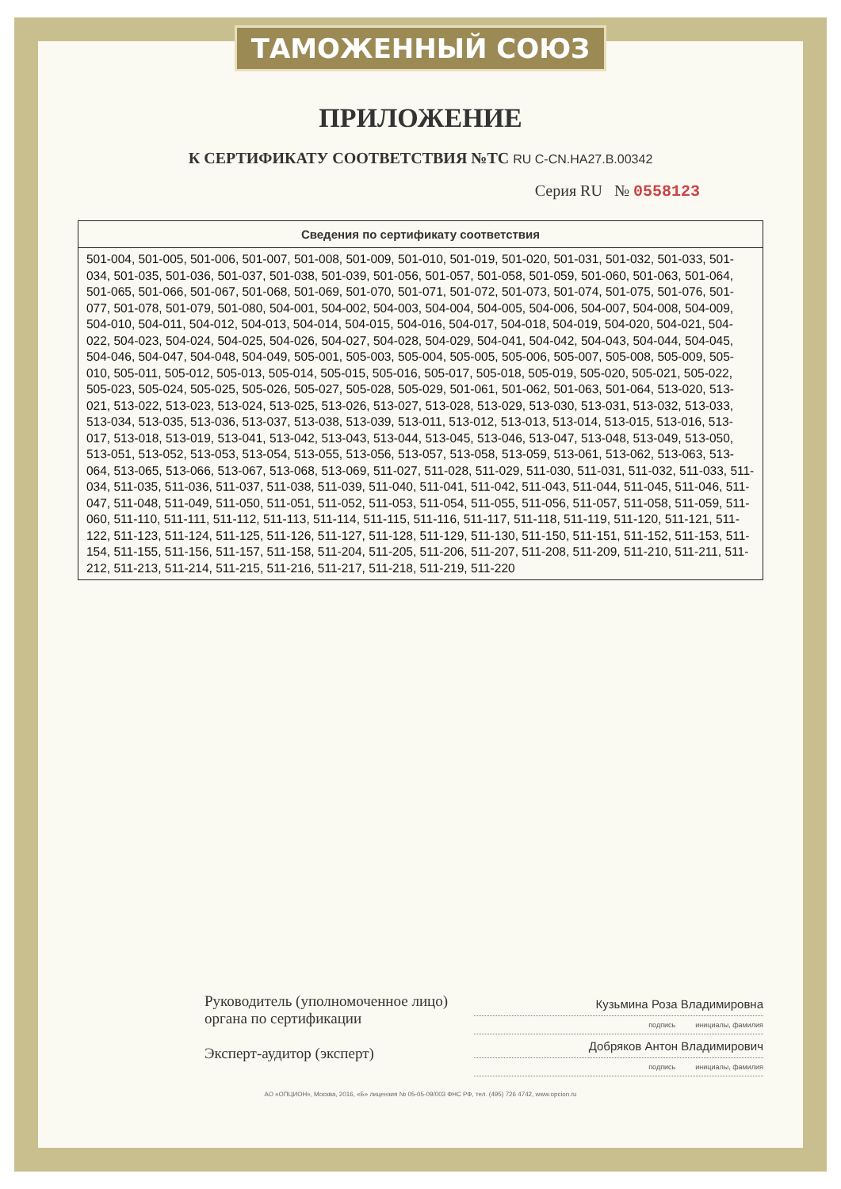ТАМОЖЕННЫЙ СОЮЗ
ПРИЛОЖЕНИЕ
К СЕРТИФИКАТУ СООТВЕТСТВИЯ №ТС RU C-CN.HA27.B.00342
Серия RU № 0558123
| Сведения по сертификату соответствия |
| --- |
| 501-004, 501-005, 501-006, 501-007, 501-008, 501-009, 501-010, 501-019, 501-020, 501-031, 501-032, 501-033, 501-034, 501-035, 501-036, 501-037, 501-038, 501-039, 501-056, 501-057, 501-058, 501-059, 501-060, 501-063, 501-064, 501-065, 501-066, 501-067, 501-068, 501-069, 501-070, 501-071, 501-072, 501-073, 501-074, 501-075, 501-076, 501-077, 501-078, 501-079, 501-080, 504-001, 504-002, 504-003, 504-004, 504-005, 504-006, 504-007, 504-008, 504-009, 504-010, 504-011, 504-012, 504-013, 504-014, 504-015, 504-016, 504-017, 504-018, 504-019, 504-020, 504-021, 504-022, 504-023, 504-024, 504-025, 504-026, 504-027, 504-028, 504-029, 504-041, 504-042, 504-043, 504-044, 504-045, 504-046, 504-047, 504-048, 504-049, 505-001, 505-003, 505-004, 505-005, 505-006, 505-007, 505-008, 505-009, 505-010, 505-011, 505-012, 505-013, 505-014, 505-015, 505-016, 505-017, 505-018, 505-019, 505-020, 505-021, 505-022, 505-023, 505-024, 505-025, 505-026, 505-027, 505-028, 505-029, 501-061, 501-062, 501-063, 501-064, 513-020, 513-021, 513-022, 513-023, 513-024, 513-025, 513-026, 513-027, 513-028, 513-029, 513-030, 513-031, 513-032, 513-033, 513-034, 513-035, 513-036, 513-037, 513-038, 513-039, 513-011, 513-012, 513-013, 513-014, 513-015, 513-016, 513-017, 513-018, 513-019, 513-041, 513-042, 513-043, 513-044, 513-045, 513-046, 513-047, 513-048, 513-049, 513-050, 513-051, 513-052, 513-053, 513-054, 513-055, 513-056, 513-057, 513-058, 513-059, 513-061, 513-062, 513-063, 513-064, 513-065, 513-066, 513-067, 513-068, 513-069, 511-027, 511-028, 511-029, 511-030, 511-031, 511-032, 511-033, 511-034, 511-035, 511-036, 511-037, 511-038, 511-039, 511-040, 511-041, 511-042, 511-043, 511-044, 511-045, 511-046, 511-047, 511-048, 511-049, 511-050, 511-051, 511-052, 511-053, 511-054, 511-055, 511-056, 511-057, 511-058, 511-059, 511-060, 511-110, 511-111, 511-112, 511-113, 511-114, 511-115, 511-116, 511-117, 511-118, 511-119, 511-120, 511-121, 511-122, 511-123, 511-124, 511-125, 511-126, 511-127, 511-128, 511-129, 511-130, 511-150, 511-151, 511-152, 511-153, 511-154, 511-155, 511-156, 511-157, 511-158, 511-204, 511-205, 511-206, 511-207, 511-208, 511-209, 511-210, 511-211, 511-212, 511-213, 511-214, 511-215, 511-216, 511-217, 511-218, 511-219, 511-220 |
Руководитель (уполномоченное лицо) органа по сертификации
Эксперт-аудитор (эксперт)
Кузьмина Роза Владимировна
подпись инициалы, фамилия
Добряков Антон Владимирович
подпись инициалы, фамилия
АО «ОПЦИОН», Москва, 2016, «Б» лицензия № 05-05-09/003 ФНС РФ, тел. (495) 726 4742, www.opcion.ru